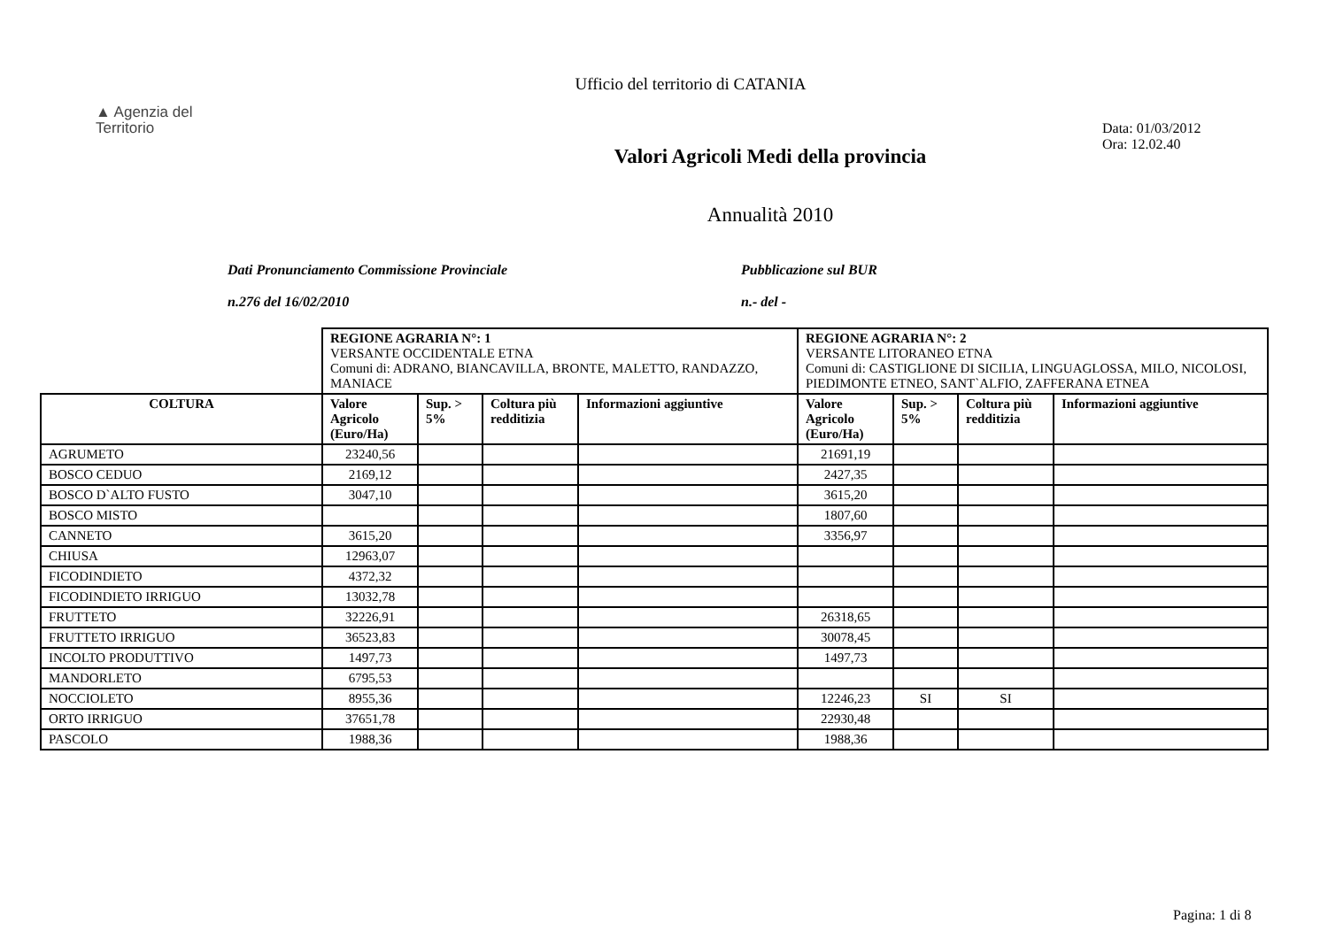▲ Agenzia del
Territorio
Data: 01/03/2012
Ora: 12.02.40
Ufficio del territorio di CATANIA
Valori Agricoli Medi della provincia
Annualità 2010
Dati Pronunciamento Commissione Provinciale
n.276 del 16/02/2010
Pubblicazione sul BUR
n.- del -
| | REGIONE AGRARIA N°: 1 VERSANTE OCCIDENTALE ETNA Comuni di: ADRANO, BIANCAVILLA, BRONTE, MALETTO, RANDAZZO, MANIACE | | | | REGIONE AGRARIA N°: 2 VERSANTE LITORANEO ETNA Comuni di: CASTIGLIONE DI SICILIA, LINGUAGLOSSA, MILO, NICOLOSI, PIEDIMONTE ETNEO, SANT`ALFIO, ZAFFERANA ETNEA | | | |
| COLTURA | Valore Agricolo (Euro/Ha) | Sup. > 5% | Coltura più redditizia | Informazioni aggiuntive | Valore Agricolo (Euro/Ha) | Sup. > 5% | Coltura più redditizia | Informazioni aggiuntive |
| AGRUMETO | 23240,56 | | | | 21691,19 | | | |
| BOSCO CEDUO | 2169,12 | | | | 2427,35 | | | |
| BOSCO D`ALTO FUSTO | 3047,10 | | | | 3615,20 | | | |
| BOSCO MISTO | | | | | 1807,60 | | | |
| CANNETO | 3615,20 | | | | 3356,97 | | | |
| CHIUSA | 12963,07 | | | | | | | |
| FICODINDIETO | 4372,32 | | | | | | | |
| FICODINDIETO IRRIGUO | 13032,78 | | | | | | | |
| FRUTTETO | 32226,91 | | | | 26318,65 | | | |
| FRUTTETO IRRIGUO | 36523,83 | | | | 30078,45 | | | |
| INCOLTO PRODUTTIVO | 1497,73 | | | | 1497,73 | | | |
| MANDORLETO | 6795,53 | | | | | | | |
| NOCCIOLETO | 8955,36 | | | | 12246,23 | SI | SI | |
| ORTO IRRIGUO | 37651,78 | | | | 22930,48 | | | |
| PASCOLO | 1988,36 | | | | 1988,36 | | | |
Pagina: 1 di 8